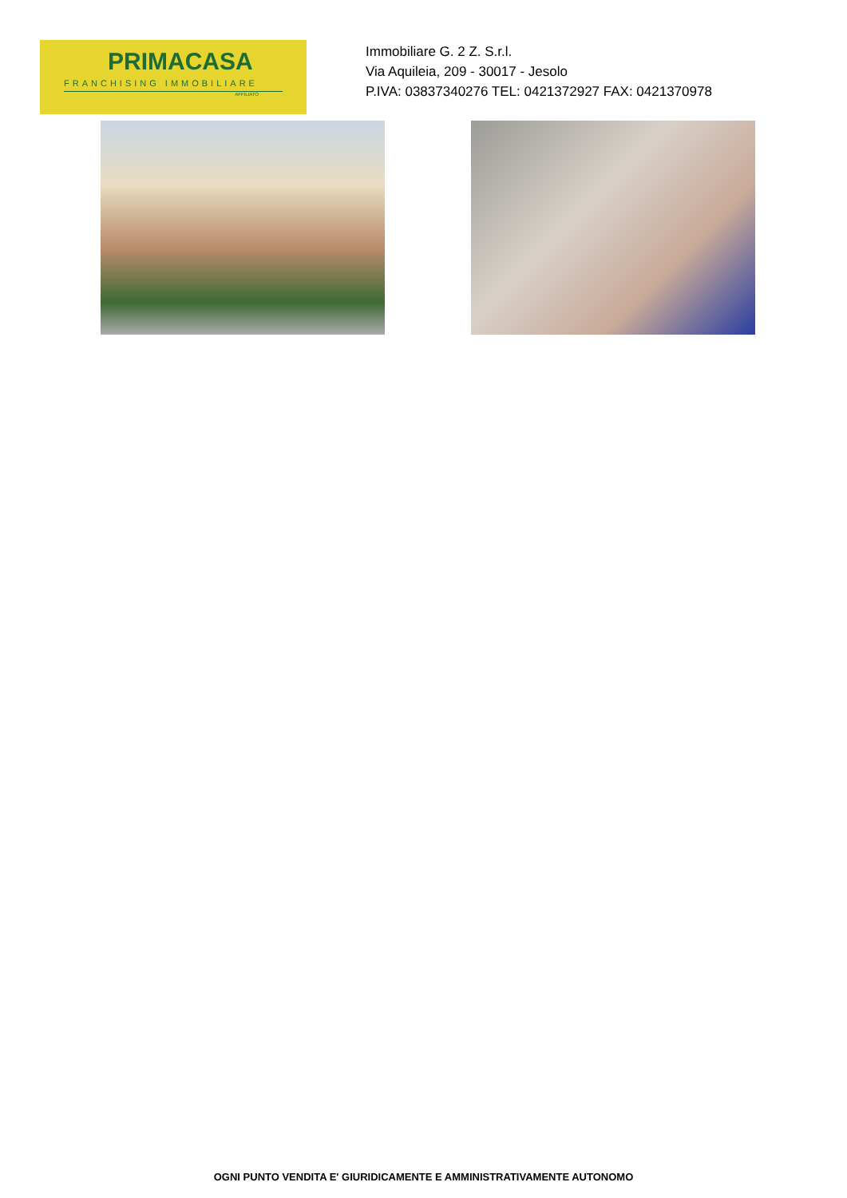PRIMACASA
FRANCHISING IMMOBILIARE
AFFILIATO
Immobiliare G. 2 Z. S.r.l.
Via Aquileia, 209 - 30017 - Jesolo
P.IVA: 03837340276 TEL: 0421372927 FAX: 0421370978
OGNI PUNTO VENDITA E' GIURIDICAMENTE E AMMINISTRATIVAMENTE AUTONOMO